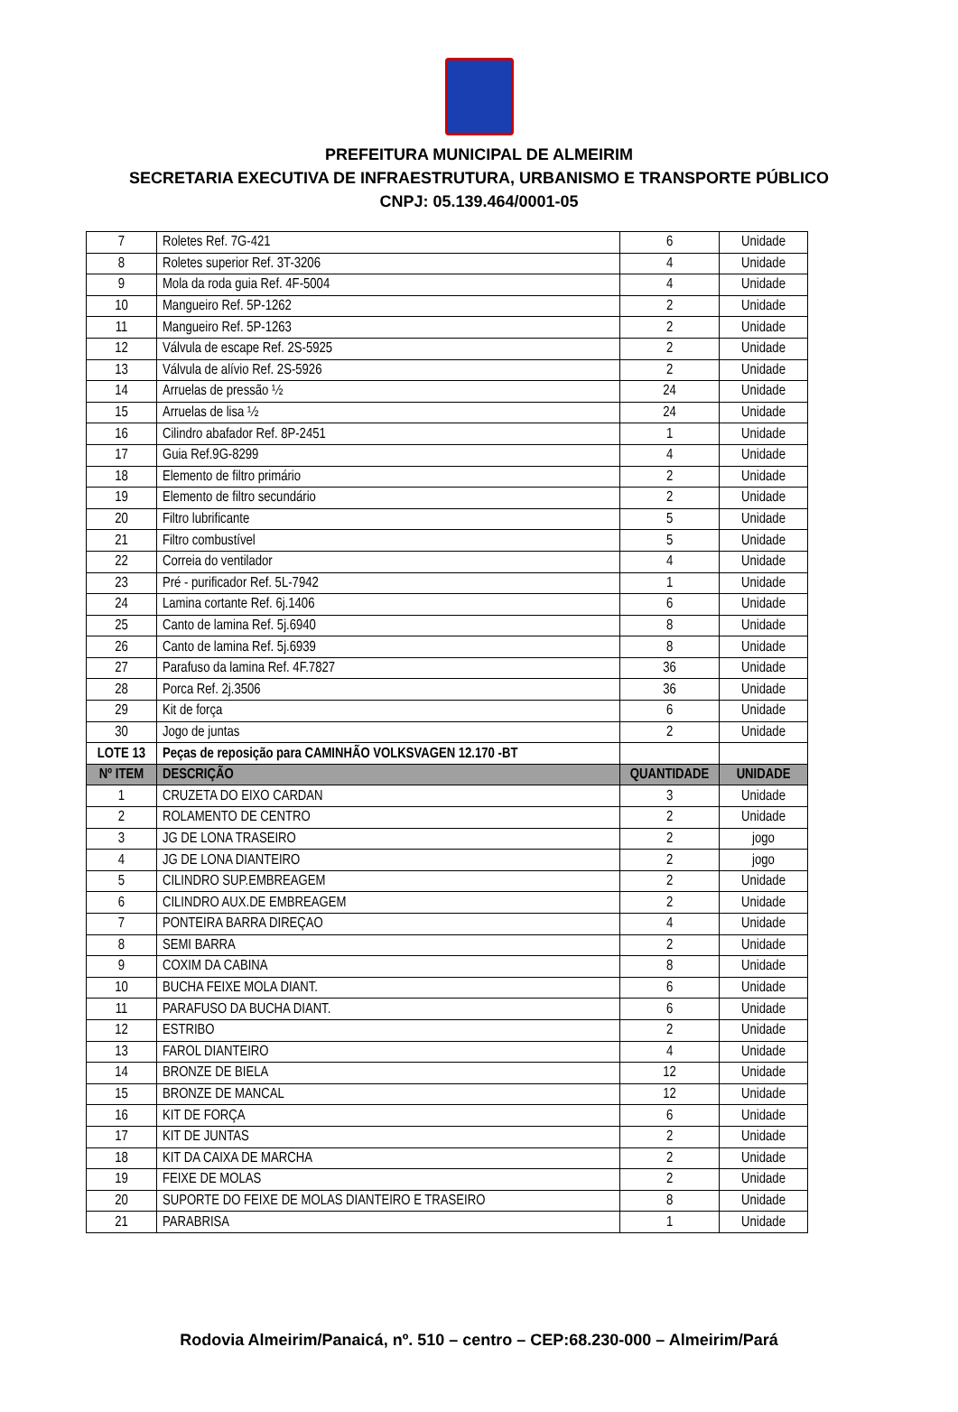PREFEITURA MUNICIPAL DE ALMEIRIM
SECRETARIA EXECUTIVA DE INFRAESTRUTURA, URBANISMO E TRANSPORTE PÚBLICO
CNPJ: 05.139.464/0001-05
| 7 | Roletes Ref. 7G-421 | 6 | Unidade |
| 8 | Roletes superior Ref. 3T-3206 | 4 | Unidade |
| 9 | Mola da roda guia Ref. 4F-5004 | 4 | Unidade |
| 10 | Mangueiro Ref. 5P-1262 | 2 | Unidade |
| 11 | Mangueiro Ref. 5P-1263 | 2 | Unidade |
| 12 | Válvula de escape Ref. 2S-5925 | 2 | Unidade |
| 13 | Válvula de alívio Ref. 2S-5926 | 2 | Unidade |
| 14 | Arruelas de pressão ½ | 24 | Unidade |
| 15 | Arruelas de lisa ½ | 24 | Unidade |
| 16 | Cilindro abafador Ref. 8P-2451 | 1 | Unidade |
| 17 | Guia Ref.9G-8299 | 4 | Unidade |
| 18 | Elemento de filtro primário | 2 | Unidade |
| 19 | Elemento de filtro secundário | 2 | Unidade |
| 20 | Filtro lubrificante | 5 | Unidade |
| 21 | Filtro combustível | 5 | Unidade |
| 22 | Correia do ventilador | 4 | Unidade |
| 23 | Pré - purificador Ref. 5L-7942 | 1 | Unidade |
| 24 | Lamina cortante Ref. 6j.1406 | 6 | Unidade |
| 25 | Canto de lamina Ref. 5j.6940 | 8 | Unidade |
| 26 | Canto de lamina Ref. 5j.6939 | 8 | Unidade |
| 27 | Parafuso da lamina Ref. 4F.7827 | 36 | Unidade |
| 28 | Porca Ref. 2j.3506 | 36 | Unidade |
| 29 | Kit de força | 6 | Unidade |
| 30 | Jogo de juntas | 2 | Unidade |
| LOTE 13 | Peças de reposição para CAMINHÃO VOLKSVAGEN 12.170 -BT | | |
| Nº ITEM | DESCRIÇÃO | QUANTIDADE | UNIDADE |
| 1 | CRUZETA DO EIXO CARDAN | 3 | Unidade |
| 2 | ROLAMENTO DE CENTRO | 2 | Unidade |
| 3 | JG DE LONA TRASEIRO | 2 | jogo |
| 4 | JG DE LONA DIANTEIRO | 2 | jogo |
| 5 | CILINDRO SUP.EMBREAGEM | 2 | Unidade |
| 6 | CILINDRO AUX.DE EMBREAGEM | 2 | Unidade |
| 7 | PONTEIRA BARRA DIREÇAO | 4 | Unidade |
| 8 | SEMI BARRA | 2 | Unidade |
| 9 | COXIM DA CABINA | 8 | Unidade |
| 10 | BUCHA FEIXE MOLA DIANT. | 6 | Unidade |
| 11 | PARAFUSO DA BUCHA DIANT. | 6 | Unidade |
| 12 | ESTRIBO | 2 | Unidade |
| 13 | FAROL DIANTEIRO | 4 | Unidade |
| 14 | BRONZE DE BIELA | 12 | Unidade |
| 15 | BRONZE DE MANCAL | 12 | Unidade |
| 16 | KIT DE FORÇA | 6 | Unidade |
| 17 | KIT DE JUNTAS | 2 | Unidade |
| 18 | KIT DA CAIXA DE MARCHA | 2 | Unidade |
| 19 | FEIXE DE MOLAS | 2 | Unidade |
| 20 | SUPORTE DO FEIXE DE MOLAS DIANTEIRO E TRASEIRO | 8 | Unidade |
| 21 | PARABRISA | 1 | Unidade |
Rodovia Almeirim/Panaicá, nº. 510 – centro – CEP:68.230-000 – Almeirim/Pará